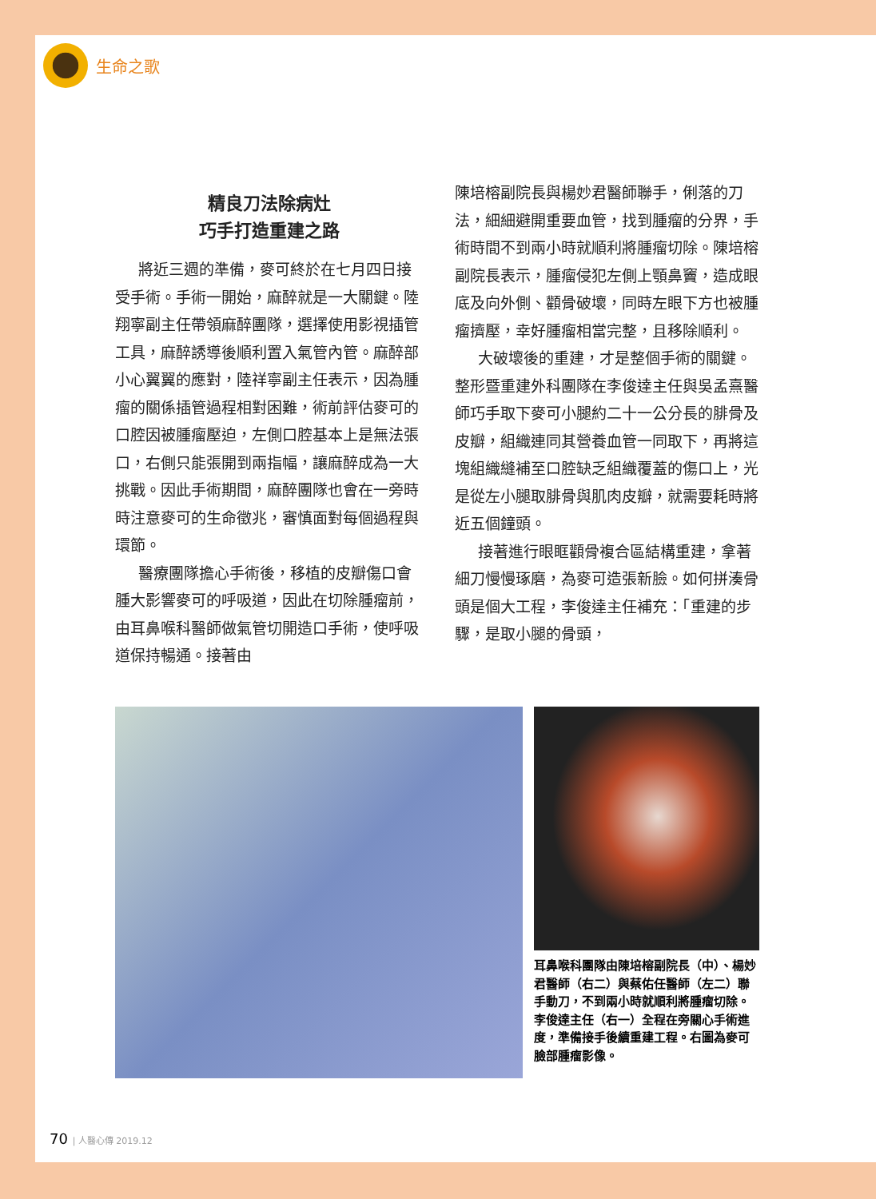生命之歌
精良刀法除病灶
巧手打造重建之路
將近三週的準備，麥可終於在七月四日接受手術。手術一開始，麻醉就是一大關鍵。陸翔寧副主任帶領麻醉團隊，選擇使用影視插管工具，麻醉誘導後順利置入氣管內管。麻醉部小心翼翼的應對，陸祥寧副主任表示，因為腫瘤的關係插管過程相對困難，術前評估麥可的口腔因被腫瘤壓迫，左側口腔基本上是無法張口，右側只能張開到兩指幅，讓麻醉成為一大挑戰。因此手術期間，麻醉團隊也會在一旁時時注意麥可的生命徵兆，審慎面對每個過程與環節。
醫療團隊擔心手術後，移植的皮瓣傷口會腫大影響麥可的呼吸道，因此在切除腫瘤前，由耳鼻喉科醫師做氣管切開造口手術，使呼吸道保持暢通。接著由
陳培榕副院長與楊妙君醫師聯手，俐落的刀法，細細避開重要血管，找到腫瘤的分界，手術時間不到兩小時就順利將腫瘤切除。陳培榕副院長表示，腫瘤侵犯左側上顎鼻竇，造成眼底及向外側、顴骨破壞，同時左眼下方也被腫瘤擠壓，幸好腫瘤相當完整，且移除順利。
大破壞後的重建，才是整個手術的關鍵。整形暨重建外科團隊在李俊達主任與吳孟熹醫師巧手取下麥可小腿約二十一公分長的腓骨及皮瓣，組織連同其營養血管一同取下，再將這塊組織縫補至口腔缺乏組織覆蓋的傷口上，光是從左小腿取腓骨與肌肉皮瓣，就需要耗時將近五個鐘頭。
接著進行眼眶顴骨複合區結構重建，拿著細刀慢慢琢磨，為麥可造張新臉。如何拼湊骨頭是個大工程，李俊達主任補充：「重建的步驟，是取小腿的骨頭，
耳鼻喉科團隊由陳培榕副院長（中）、楊妙君醫師（右二）與蔡佑任醫師（左二）聯手動刀，不到兩小時就順利將腫瘤切除。李俊達主任（右一）全程在旁關心手術進度，準備接手後續重建工程。右圖為麥可臉部腫瘤影像。
70 | 人醫心傳 2019.12